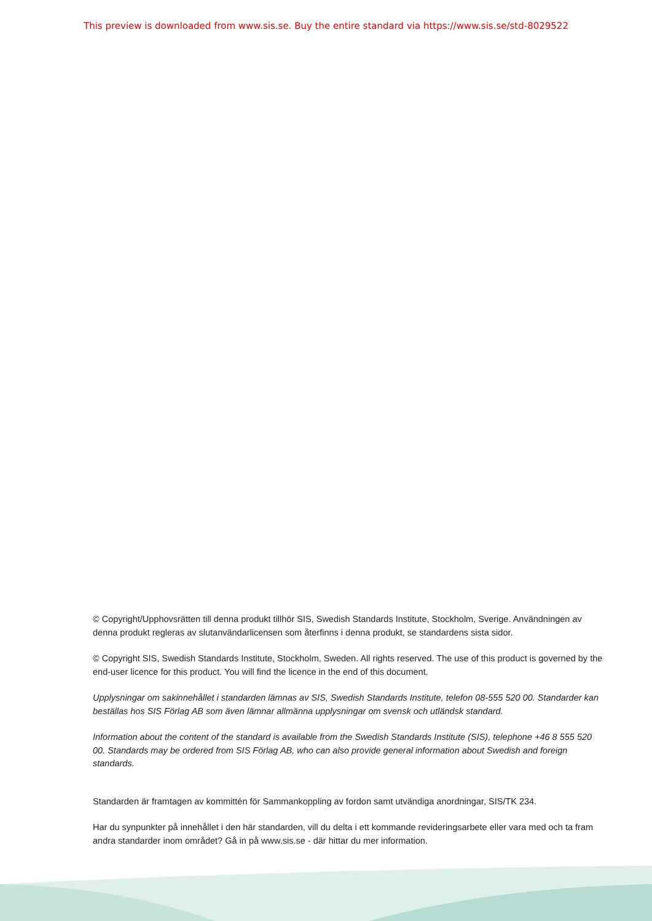This preview is downloaded from www.sis.se. Buy the entire standard via https://www.sis.se/std-8029522
© Copyright/Upphovsrätten till denna produkt tillhör SIS, Swedish Standards Institute, Stockholm, Sverige. Användningen av denna produkt regleras av slutanvändarlicensen som återfinns i denna produkt, se standardens sista sidor.
© Copyright SIS, Swedish Standards Institute, Stockholm, Sweden. All rights reserved. The use of this product is governed by the end-user licence for this product. You will find the licence in the end of this document.
Upplysningar om sakinnehållet i standarden lämnas av SIS, Swedish Standards Institute, telefon 08-555 520 00. Standarder kan beställas hos SIS Förlag AB som även lämnar allmänna upplysningar om svensk och utländsk standard.
Information about the content of the standard is available from the Swedish Standards Institute (SIS), telephone +46 8 555 520 00. Standards may be ordered from SIS Förlag AB, who can also provide general information about Swedish and foreign standards.
Standarden är framtagen av kommittén för Sammankoppling av fordon samt utvändiga anordningar, SIS/TK 234.
Har du synpunkter på innehållet i den här standarden, vill du delta i ett kommande revideringsarbete eller vara med och ta fram andra standarder inom området? Gå in på www.sis.se - där hittar du mer information.